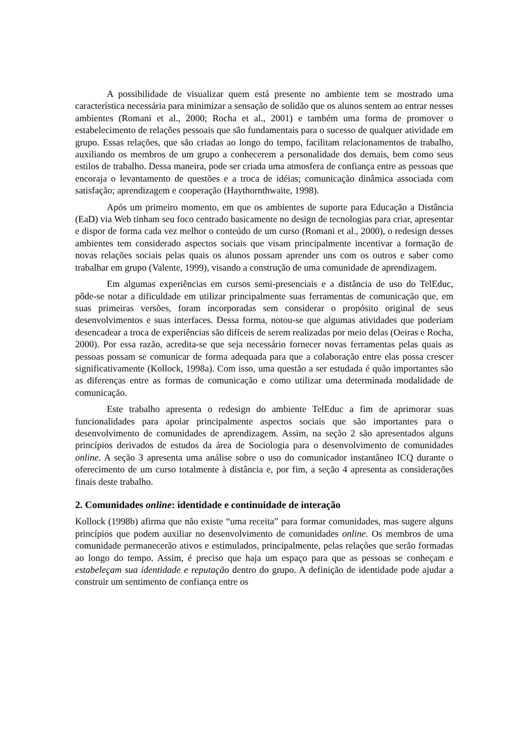A possibilidade de visualizar quem está presente no ambiente tem se mostrado uma característica necessária para minimizar a sensação de solidão que os alunos sentem ao entrar nesses ambientes (Romani et al., 2000; Rocha et al., 2001) e também uma forma de promover o estabelecimento de relações pessoais que são fundamentais para o sucesso de qualquer atividade em grupo. Essas relações, que são criadas ao longo do tempo, facilitam relacionamentos de trabalho, auxiliando os membros de um grupo a conhecerem a personalidade dos demais, bem como seus estilos de trabalho. Dessa maneira, pode ser criada uma atmosfera de confiança entre as pessoas que encoraja o levantamento de questões e a troca de idéias; comunicação dinâmica associada com satisfação; aprendizagem e cooperação (Haythornthwaite, 1998).
Após um primeiro momento, em que os ambientes de suporte para Educação a Distância (EaD) via Web tinham seu foco centrado basicamente no design de tecnologias para criar, apresentar e dispor de forma cada vez melhor o conteúdo de um curso (Romani et al., 2000), o redesign desses ambientes tem considerado aspectos sociais que visam principalmente incentivar a formação de novas relações sociais pelas quais os alunos possam aprender uns com os outros e saber como trabalhar em grupo (Valente, 1999), visando a construção de uma comunidade de aprendizagem.
Em algumas experiências em cursos semi-presenciais e a distância de uso do TelEduc, pôde-se notar a dificuldade em utilizar principalmente suas ferramentas de comunicação que, em suas primeiras versões, foram incorporadas sem considerar o propósito original de seus desenvolvimentos e suas interfaces. Dessa forma, notou-se que algumas atividades que poderiam desencadear a troca de experiências são difíceis de serem realizadas por meio delas (Oeiras e Rocha, 2000). Por essa razão, acredita-se que seja necessário fornecer novas ferramentas pelas quais as pessoas possam se comunicar de forma adequada para que a colaboração entre elas possa crescer significativamente (Kollock, 1998a). Com isso, uma questão a ser estudada é quão importantes são as diferenças entre as formas de comunicação e como utilizar uma determinada modalidade de comunicação.
Este trabalho apresenta o redesign do ambiente TelEduc a fim de aprimorar suas funcionalidades para apoiar principalmente aspectos sociais que são importantes para o desenvolvimento de comunidades de aprendizagem. Assim, na seção 2 são apresentados alguns princípios derivados de estudos da área de Sociologia para o desenvolvimento de comunidades online. A seção 3 apresenta uma análise sobre o uso do comunicador instantâneo ICQ durante o oferecimento de um curso totalmente à distância e, por fim, a seção 4 apresenta as considerações finais deste trabalho.
2. Comunidades online: identidade e continuidade de interação
Kollock (1998b) afirma que não existe “uma receita” para formar comunidades, mas sugere alguns princípios que podem auxiliar no desenvolvimento de comunidades online. Os membros de uma comunidade permanecerão ativos e estimulados, principalmente, pelas relações que serão formadas ao longo do tempo. Assim, é preciso que haja um espaço para que as pessoas se conheçam e estabeleçam sua identidade e reputação dentro do grupo. A definição de identidade pode ajudar a construir um sentimento de confiança entre os